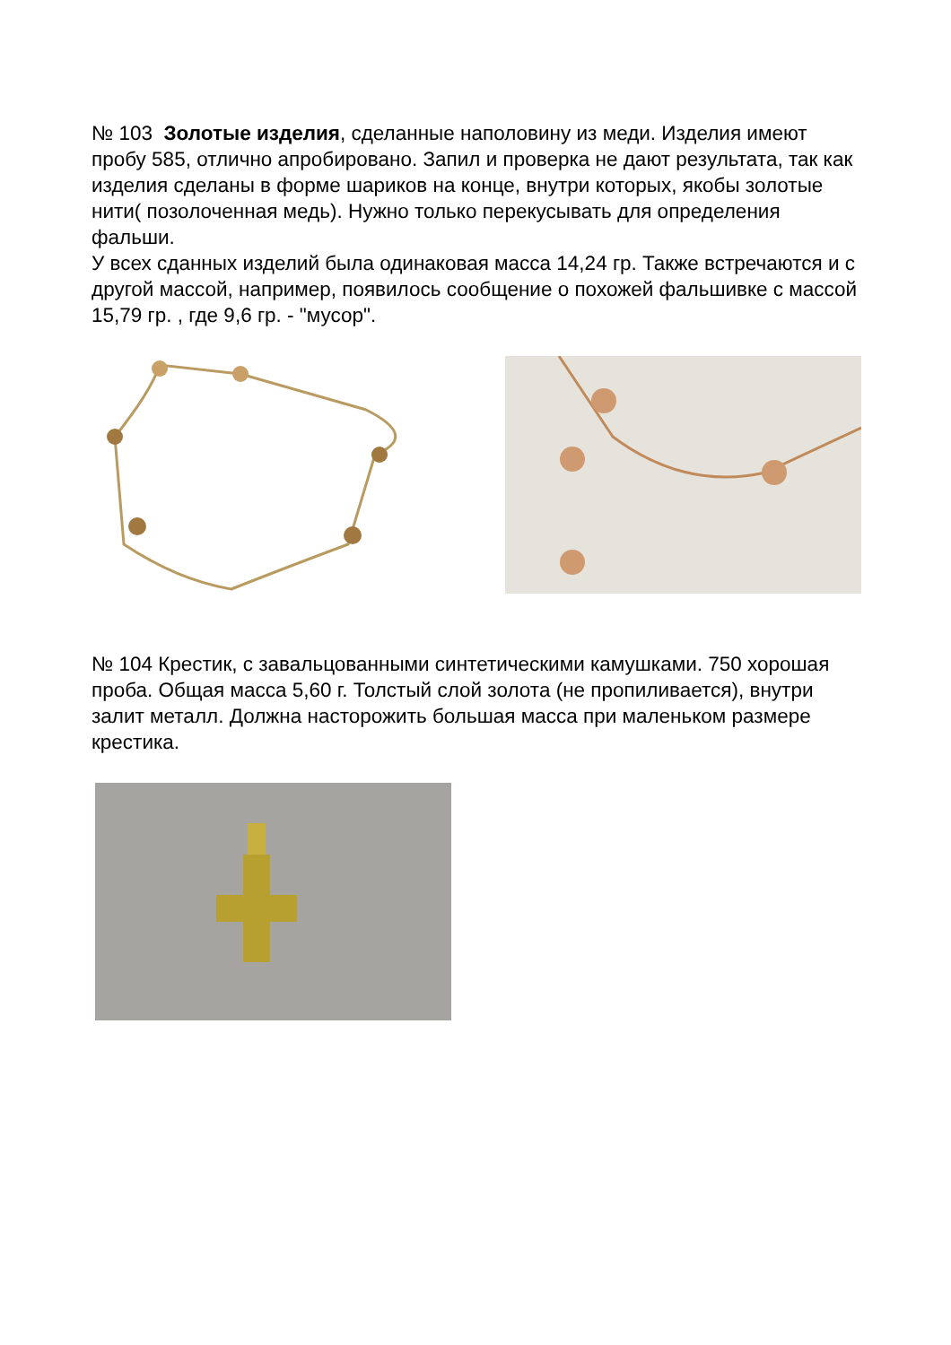№ 103 Золотые изделия, сделанные наполовину из меди. Изделия имеют пробу 585, отлично апробировано. Запил и проверка не дают результата, так как изделия сделаны в форме шариков на конце, внутри которых, якобы золотые нити( позолоченная медь). Нужно только перекусывать для определения фальши.
У всех сданных изделий была одинаковая масса 14,24 гр. Также встречаются и с другой массой, например, появилось сообщение о похожей фальшивке с массой 15,79 гр. , где 9,6 гр. - "мусор".
№ 104 Крестик, с завальцованными синтетическими камушками. 750 хорошая проба. Общая масса 5,60 г. Толстый слой золота (не пропиливается), внутри залит металл. Должна насторожить большая масса при маленьком размере крестика.